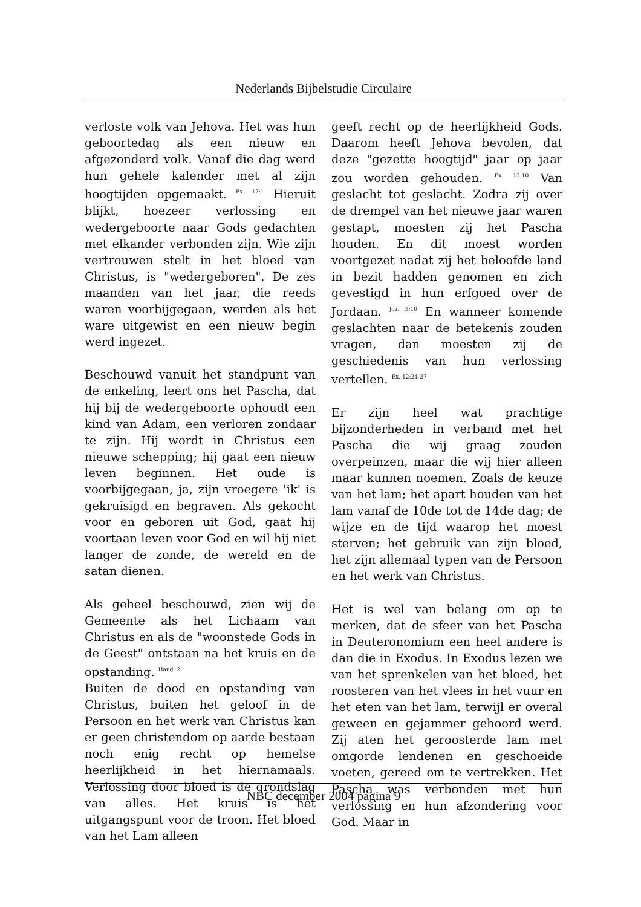Nederlands Bijbelstudie Circulaire
verloste volk van Jehova. Het was hun geboortedag als een nieuw en afgezonderd volk. Vanaf die dag werd hun gehele kalender met al zijn hoogtijden opgemaakt. <sup>Ex. 12:1</sup> Hieruit blijkt, hoezeer verlossing en wedergeboorte naar Gods gedachten met elkander verbonden zijn. Wie zijn vertrouwen stelt in het bloed van Christus, is "wedergeboren". De zes maanden van het jaar, die reeds waren voorbijgegaan, werden als het ware uitgewist en een nieuw begin werd ingezet.
Beschouwd vanuit het standpunt van de enkeling, leert ons het Pascha, dat hij bij de wedergeboorte ophoudt een kind van Adam, een verloren zondaar te zijn. Hij wordt in Christus een nieuwe schepping; hij gaat een nieuw leven beginnen. Het oude is voorbijgegaan, ja, zijn vroegere 'ik' is gekruisigd en begraven. Als gekocht voor en geboren uit God, gaat hij voortaan leven voor God en wil hij niet langer de zonde, de wereld en de satan dienen.
Als geheel beschouwd, zien wij de Gemeente als het Lichaam van Christus en als de "woonstede Gods in de Geest" ontstaan na het kruis en de opstanding. <sup>Hand. 2</sup>
Buiten de dood en opstanding van Christus, buiten het geloof in de Persoon en het werk van Christus kan er geen christendom op aarde bestaan noch enig recht op hemelse heerlijkheid in het hiernamaals. Verlossing door bloed is de grondslag van alles. Het kruis is het uitgangspunt voor de troon. Het bloed van het Lam alleen
geeft recht op de heerlijkheid Gods. Daarom heeft Jehova bevolen, dat deze "gezette hoogtijd" jaar op jaar zou worden gehouden. <sup>Ex. 13:10</sup> Van geslacht tot geslacht. Zodra zij over de drempel van het nieuwe jaar waren gestapt, moesten zij het Pascha houden. En dit moest worden voortgezet nadat zij het beloofde land in bezit hadden genomen en zich gevestigd in hun erfgoed over de Jordaan. <sup>Joz. 5:10</sup> En wanneer komende geslachten naar de betekenis zouden vragen, dan moesten zij de geschiedenis van hun verlossing vertellen. <sup>Ex. 12:24-27</sup>
Er zijn heel wat prachtige bijzonderheden in verband met het Pascha die wij graag zouden overpeinzen, maar die wij hier alleen maar kunnen noemen. Zoals de keuze van het lam; het apart houden van het lam vanaf de 10de tot de 14de dag; de wijze en de tijd waarop het moest sterven; het gebruik van zijn bloed, het zijn allemaal typen van de Persoon en het werk van Christus.
Het is wel van belang om op te merken, dat de sfeer van het Pascha in Deuteronomium een heel andere is dan die in Exodus. In Exodus lezen we van het sprenkelen van het bloed, het roosteren van het vlees in het vuur en het eten van het lam, terwijl er overal geween en gejammer gehoord werd. Zij aten het geroosterde lam met omgorde lendenen en geschoeide voeten, gereed om te vertrekken. Het Pascha was verbonden met hun verlossing en hun afzondering voor God. Maar in
NBC december 2004 pagina 9